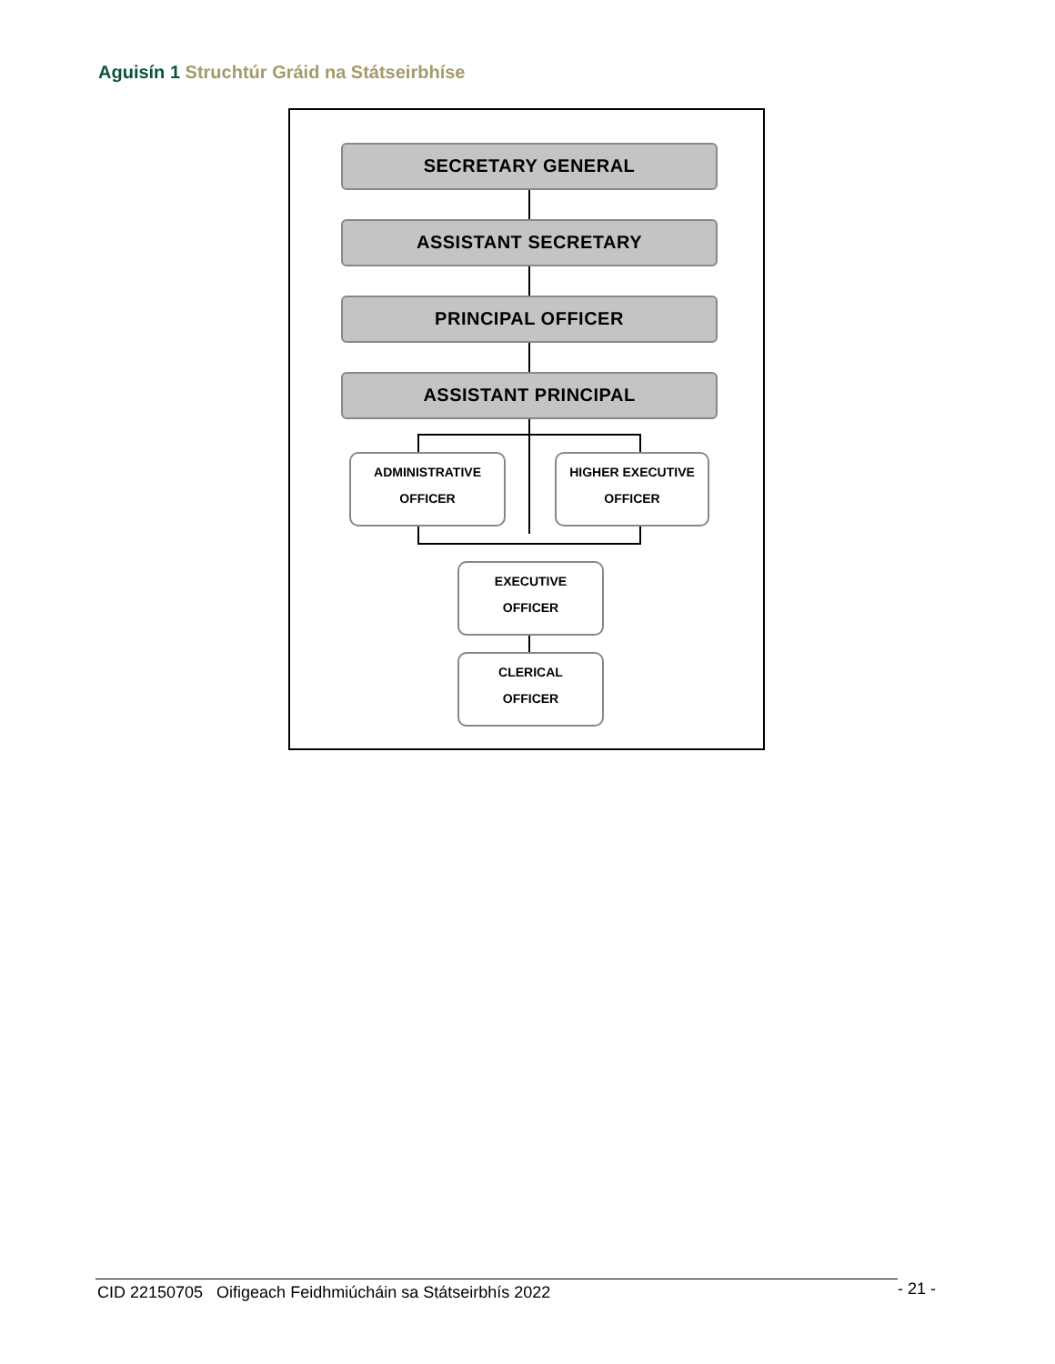Aguisín 1 Struchtúr Gráid na Státseirbhíse
SECRETARY GENERAL
ASSISTANT SECRETARY
PRINCIPAL OFFICER
ASSISTANT PRINCIPAL
ADMINISTRATIVE
OFFICER
HIGHER EXECUTIVE
OFFICER
EXECUTIVE
OFFICER
CLERICAL
OFFICER
CID 22150705 Oifigeach Feidhmiúcháin sa Státseirbhís 2022 - 21 -